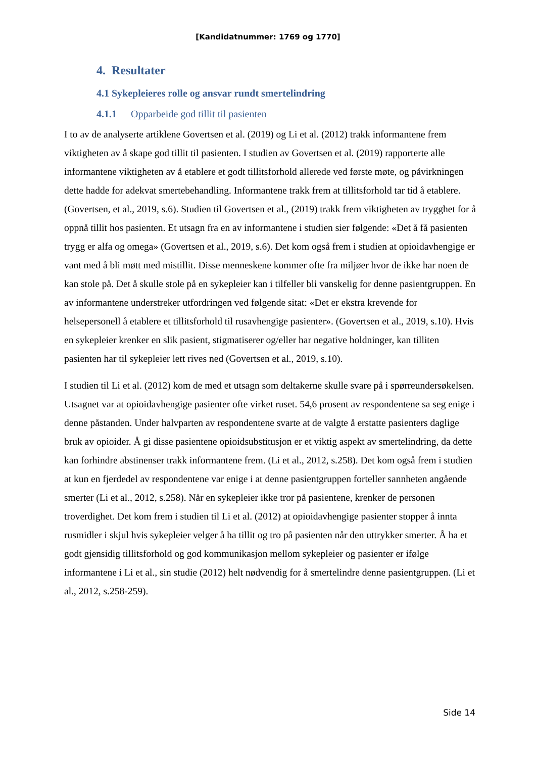[Kandidatnummer: 1769 og 1770]
4. Resultater
4.1 Sykepleieres rolle og ansvar rundt smertelindring
4.1.1 Opparbeide god tillit til pasienten
I to av de analyserte artiklene Govertsen et al. (2019) og Li et al. (2012) trakk informantene frem viktigheten av å skape god tillit til pasienten. I studien av Govertsen et al. (2019) rapporterte alle informantene viktigheten av å etablere et godt tillitsforhold allerede ved første møte, og påvirkningen dette hadde for adekvat smertebehandling. Informantene trakk frem at tillitsforhold tar tid å etablere. (Govertsen, et al., 2019, s.6). Studien til Govertsen et al., (2019) trakk frem viktigheten av trygghet for å oppnå tillit hos pasienten. Et utsagn fra en av informantene i studien sier følgende: «Det å få pasienten trygg er alfa og omega» (Govertsen et al., 2019, s.6). Det kom også frem i studien at opioidavhengige er vant med å bli møtt med mistillit. Disse menneskene kommer ofte fra miljøer hvor de ikke har noen de kan stole på. Det å skulle stole på en sykepleier kan i tilfeller bli vanskelig for denne pasientgruppen. En av informantene understreker utfordringen ved følgende sitat: «Det er ekstra krevende for helsepersonell å etablere et tillitsforhold til rusavhengige pasienter». (Govertsen et al., 2019, s.10). Hvis en sykepleier krenker en slik pasient, stigmatiserer og/eller har negative holdninger, kan tilliten pasienten har til sykepleier lett rives ned (Govertsen et al., 2019, s.10).
I studien til Li et al. (2012) kom de med et utsagn som deltakerne skulle svare på i spørreundersøkelsen. Utsagnet var at opioidavhengige pasienter ofte virket ruset. 54,6 prosent av respondentene sa seg enige i denne påstanden. Under halvparten av respondentene svarte at de valgte å erstatte pasienters daglige bruk av opioider. Å gi disse pasientene opioidsubstitusjon er et viktig aspekt av smertelindring, da dette kan forhindre abstinenser trakk informantene frem. (Li et al., 2012, s.258). Det kom også frem i studien at kun en fjerdedel av respondentene var enige i at denne pasientgruppen forteller sannheten angående smerter (Li et al., 2012, s.258). Når en sykepleier ikke tror på pasientene, krenker de personen troverdighet. Det kom frem i studien til Li et al. (2012) at opioidavhengige pasienter stopper å innta rusmidler i skjul hvis sykepleier velger å ha tillit og tro på pasienten når den uttrykker smerter. Å ha et godt gjensidig tillitsforhold og god kommunikasjon mellom sykepleier og pasienter er ifølge informantene i Li et al., sin studie (2012) helt nødvendig for å smertelindre denne pasientgruppen. (Li et al., 2012, s.258-259).
Side 14